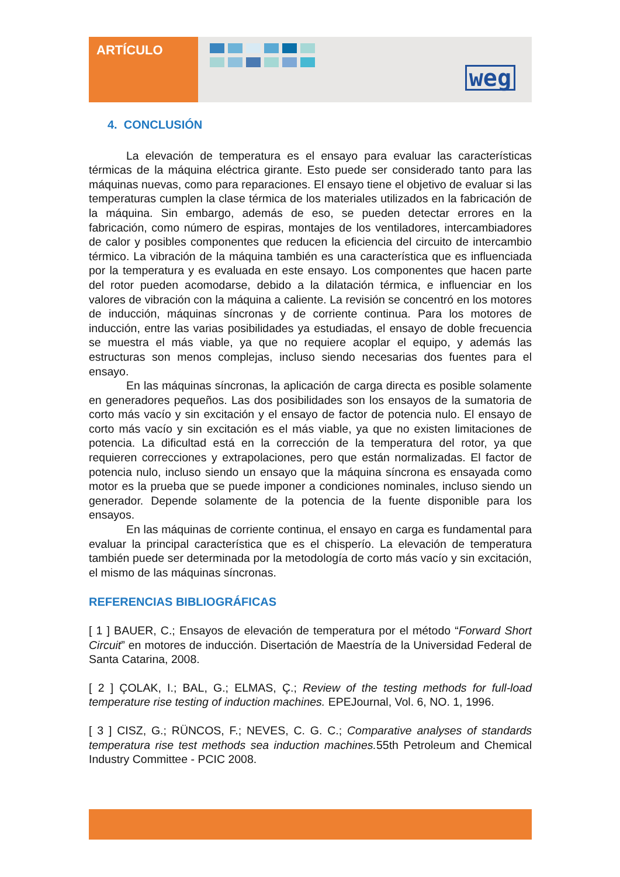ARTÍCULO
weg
4. CONCLUSIÓN
La elevación de temperatura es el ensayo para evaluar las características térmicas de la máquina eléctrica girante. Esto puede ser considerado tanto para las máquinas nuevas, como para reparaciones. El ensayo tiene el objetivo de evaluar si las temperaturas cumplen la clase térmica de los materiales utilizados en la fabricación de la máquina. Sin embargo, además de eso, se pueden detectar errores en la fabricación, como número de espiras, montajes de los ventiladores, intercambiadores de calor y posibles componentes que reducen la eficiencia del circuito de intercambio térmico. La vibración de la máquina también es una característica que es influenciada por la temperatura y es evaluada en este ensayo. Los componentes que hacen parte del rotor pueden acomodarse, debido a la dilatación térmica, e influenciar en los valores de vibración con la máquina a caliente. La revisión se concentró en los motores de inducción, máquinas síncronas y de corriente continua. Para los motores de inducción, entre las varias posibilidades ya estudiadas, el ensayo de doble frecuencia se muestra el más viable, ya que no requiere acoplar el equipo, y además las estructuras son menos complejas, incluso siendo necesarias dos fuentes para el ensayo.
En las máquinas síncronas, la aplicación de carga directa es posible solamente en generadores pequeños. Las dos posibilidades son los ensayos de la sumatoria de corto más vacío y sin excitación y el ensayo de factor de potencia nulo. El ensayo de corto más vacío y sin excitación es el más viable, ya que no existen limitaciones de potencia. La dificultad está en la corrección de la temperatura del rotor, ya que requieren correcciones y extrapolaciones, pero que están normalizadas. El factor de potencia nulo, incluso siendo un ensayo que la máquina síncrona es ensayada como motor es la prueba que se puede imponer a condiciones nominales, incluso siendo un generador. Depende solamente de la potencia de la fuente disponible para los ensayos.
En las máquinas de corriente continua, el ensayo en carga es fundamental para evaluar la principal característica que es el chisperío. La elevación de temperatura también puede ser determinada por la metodología de corto más vacío y sin excitación, el mismo de las máquinas síncronas.
REFERENCIAS BIBLIOGRÁFICAS
[ 1 ] BAUER, C.; Ensayos de elevación de temperatura por el método “Forward Short Circuit” en motores de inducción. Disertación de Maestría de la Universidad Federal de Santa Catarina, 2008.
[ 2 ] ÇOLAK, I.; BAL, G.; ELMAS, Ç.; Review of the testing methods for full-load temperature rise testing of induction machines. EPEJournal, Vol. 6, NO. 1, 1996.
[ 3 ] CISZ, G.; RÜNCOS, F.; NEVES, C. G. C.; Comparative analyses of standards temperatura rise test methods sea induction machines. 55th Petroleum and Chemical Industry Committee - PCIC 2008.